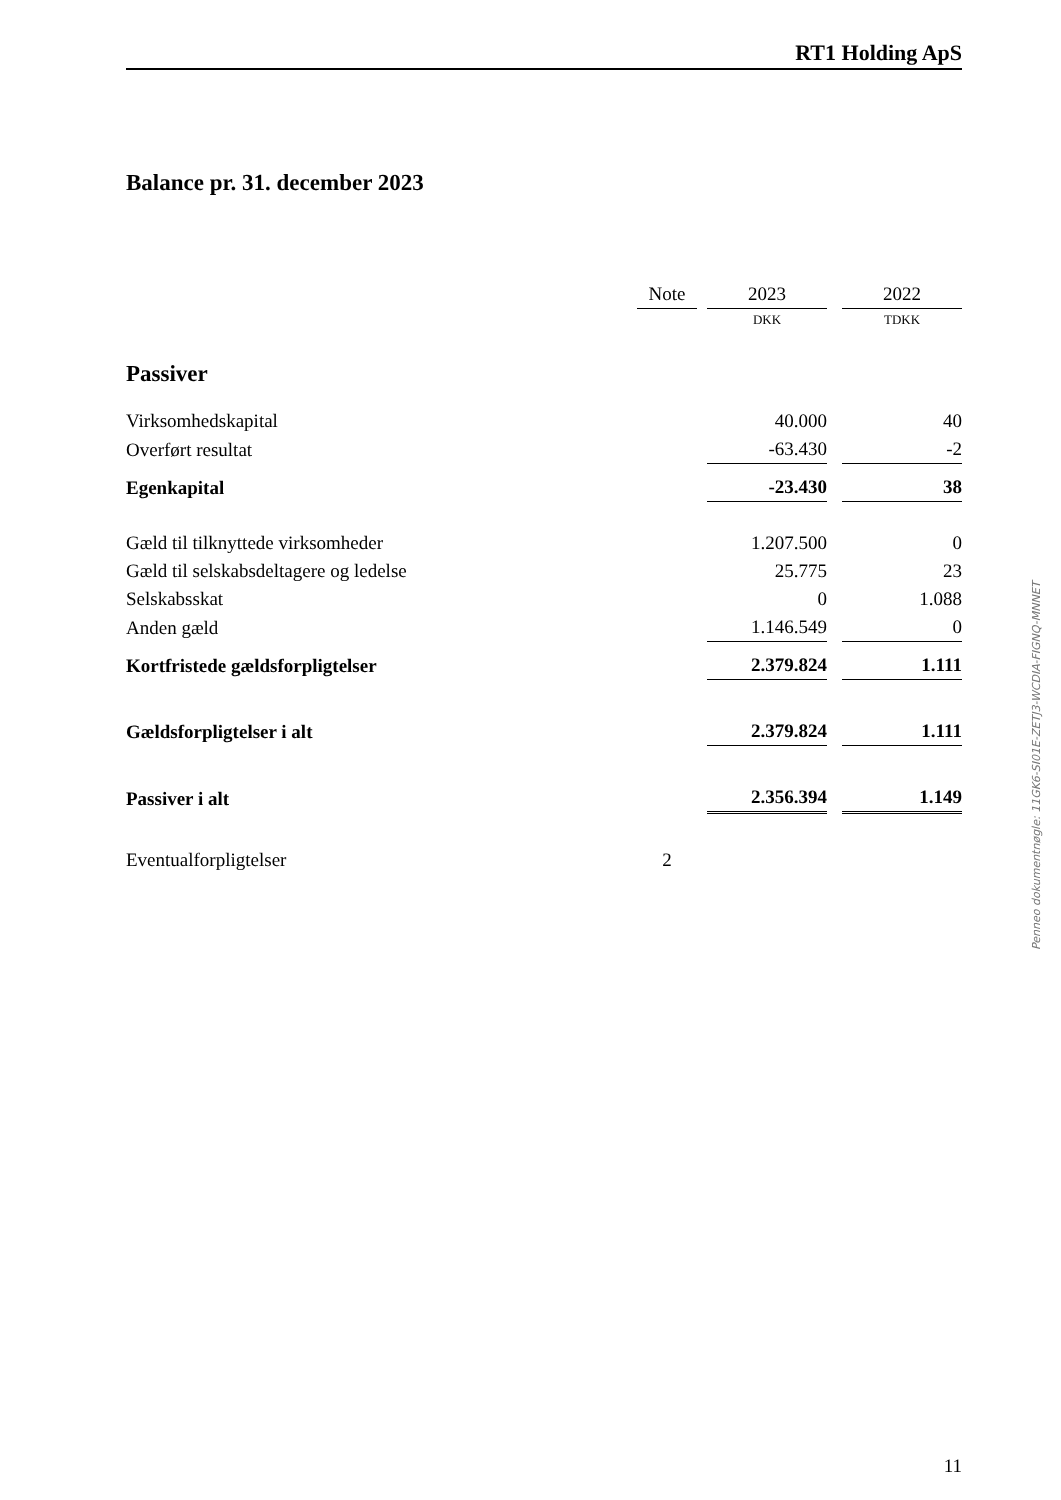RT1 Holding ApS
Balance pr. 31. december 2023
| | Note | | 2023 | | 2022 |
| --- | --- | --- | --- | --- | --- |
| | | | DKK | | TDKK |
| Passiver | | | | | |
| Virksomhedskapital | | | 40.000 | | 40 |
| Overført resultat | | | -63.430 | | -2 |
| Egenkapital | | | -23.430 | | 38 |
| Gæld til tilknyttede virksomheder | | | 1.207.500 | | 0 |
| Gæld til selskabsdeltagere og ledelse | | | 25.775 | | 23 |
| Selskabsskat | | | 0 | | 1.088 |
| Anden gæld | | | 1.146.549 | | 0 |
| Kortfristede gældsforpligtelser | | | 2.379.824 | | 1.111 |
| Gældsforpligtelser i alt | | | 2.379.824 | | 1.111 |
| Passiver i alt | | | 2.356.394 | | 1.149 |
| Eventualforpligtelser | 2 | | | | |
Penneo dokumentnøgle: 11GK6-SI01E-ZETJ3-WCDIA-FIGNQ-MNNET
11